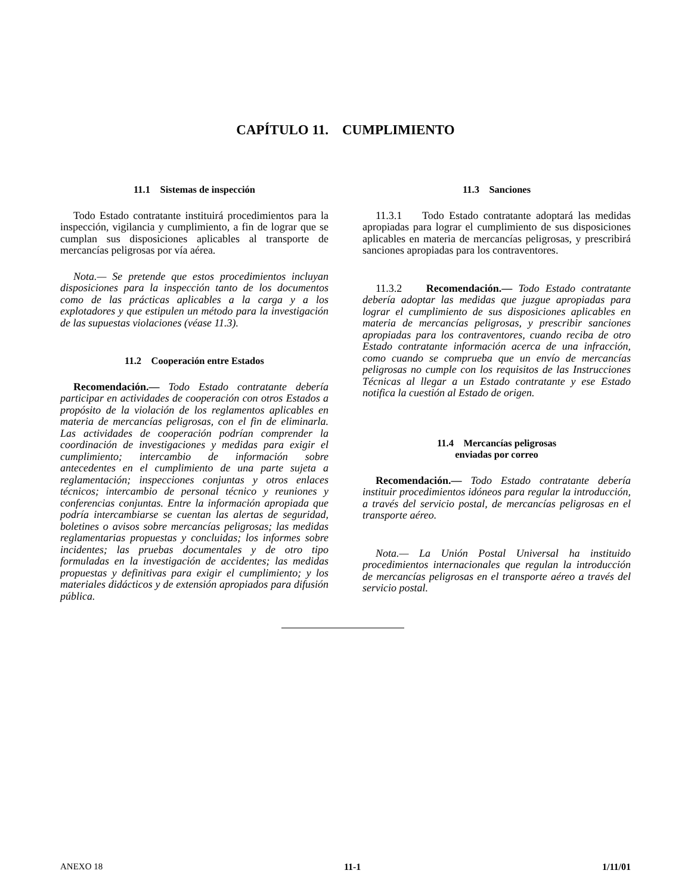CAPÍTULO 11. CUMPLIMIENTO
11.1 Sistemas de inspección
Todo Estado contratante instituirá procedimientos para la inspección, vigilancia y cumplimiento, a fin de lograr que se cumplan sus disposiciones aplicables al transporte de mercancías peligrosas por vía aérea.
Nota.— Se pretende que estos procedimientos incluyan disposiciones para la inspección tanto de los documentos como de las prácticas aplicables a la carga y a los explotadores y que estipulen un método para la investigación de las supuestas violaciones (véase 11.3).
11.2 Cooperación entre Estados
Recomendación.— Todo Estado contratante debería participar en actividades de cooperación con otros Estados a propósito de la violación de los reglamentos aplicables en materia de mercancías peligrosas, con el fin de eliminarla. Las actividades de cooperación podrían comprender la coordinación de investigaciones y medidas para exigir el cumplimiento; intercambio de información sobre antecedentes en el cumplimiento de una parte sujeta a reglamentación; inspecciones conjuntas y otros enlaces técnicos; intercambio de personal técnico y reuniones y conferencias conjuntas. Entre la información apropiada que podría intercambiarse se cuentan las alertas de seguridad, boletines o avisos sobre mercancías peligrosas; las medidas reglamentarias propuestas y concluidas; los informes sobre incidentes; las pruebas documentales y de otro tipo formuladas en la investigación de accidentes; las medidas propuestas y definitivas para exigir el cumplimiento; y los materiales didácticos y de extensión apropiados para difusión pública.
11.3 Sanciones
11.3.1 Todo Estado contratante adoptará las medidas apropiadas para lograr el cumplimiento de sus disposiciones aplicables en materia de mercancías peligrosas, y prescribirá sanciones apropiadas para los contraventores.
11.3.2 Recomendación.— Todo Estado contratante debería adoptar las medidas que juzgue apropiadas para lograr el cumplimiento de sus disposiciones aplicables en materia de mercancías peligrosas, y prescribir sanciones apropiadas para los contraventores, cuando reciba de otro Estado contratante información acerca de una infracción, como cuando se comprueba que un envío de mercancías peligrosas no cumple con los requisitos de las Instrucciones Técnicas al llegar a un Estado contratante y ese Estado notifica la cuestión al Estado de origen.
11.4 Mercancías peligrosas
enviadas por correo
Recomendación.— Todo Estado contratante debería instituir procedimientos idóneos para regular la introducción, a través del servicio postal, de mercancías peligrosas en el transporte aéreo.
Nota.— La Unión Postal Universal ha instituido procedimientos internacionales que regulan la introducción de mercancías peligrosas en el transporte aéreo a través del servicio postal.
ANEXO 18 11-1 1/11/01